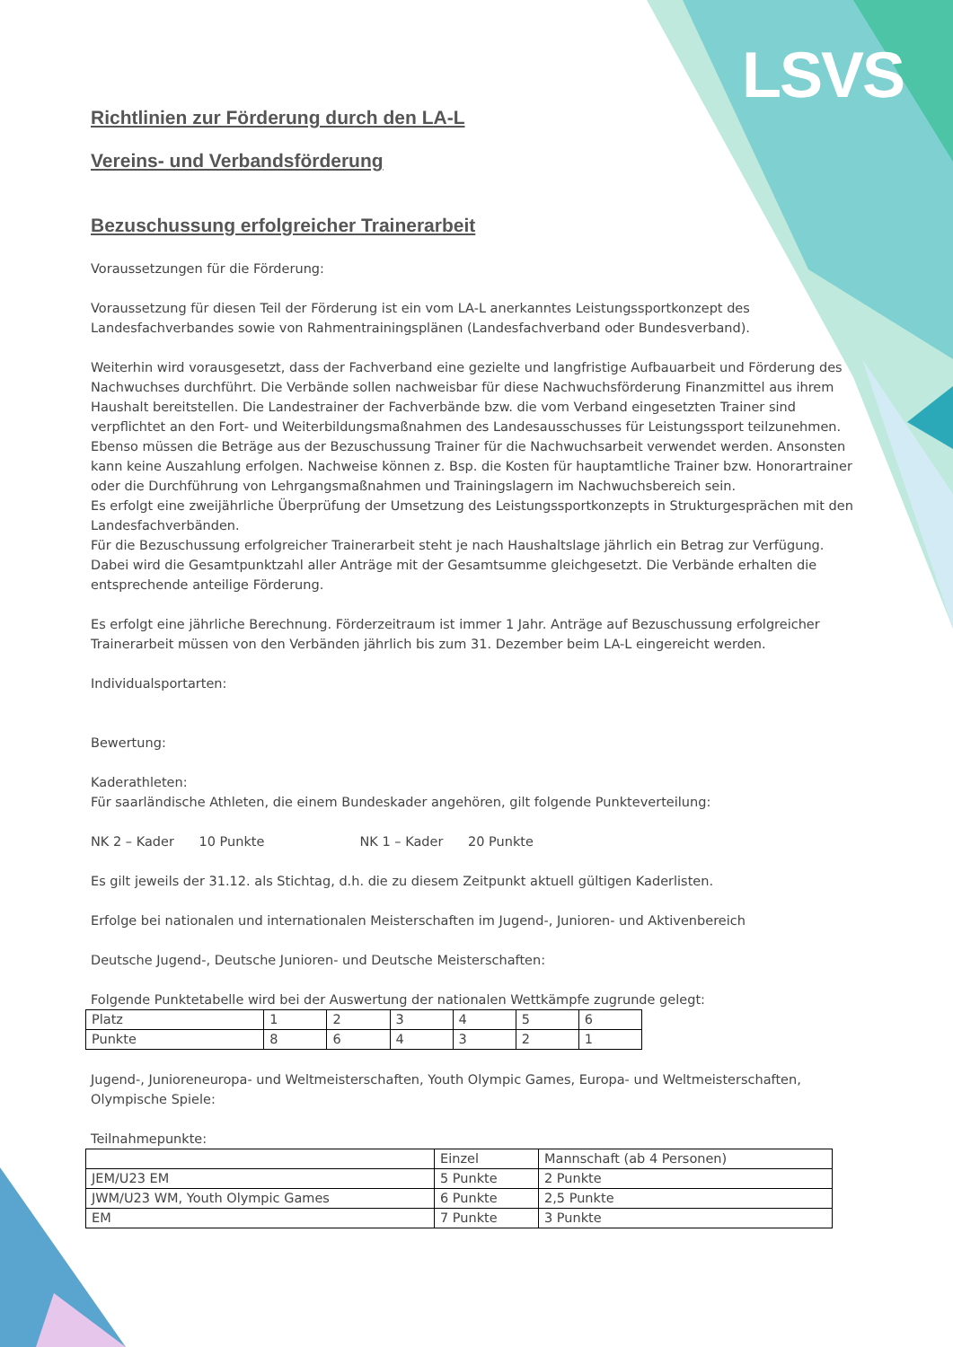LSVS
Richtlinien zur Förderung durch den LA-L
Vereins- und Verbandsförderung
Bezuschussung erfolgreicher Trainerarbeit
Voraussetzungen für die Förderung:
Voraussetzung für diesen Teil der Förderung ist ein vom LA-L anerkanntes Leistungssportkonzept des Landesfachverbandes sowie von Rahmentrainingsplänen (Landesfachverband oder Bundesverband).
Weiterhin wird vorausgesetzt, dass der Fachverband eine gezielte und langfristige Aufbauarbeit und Förderung des Nachwuchses durchführt. Die Verbände sollen nachweisbar für diese Nachwuchsförderung Finanzmittel aus ihrem Haushalt bereitstellen. Die Landestrainer der Fachverbände bzw. die vom Verband eingesetzten Trainer sind verpflichtet an den Fort- und Weiterbildungsmaßnahmen des Landesausschusses für Leistungssport teilzunehmen. Ebenso müssen die Beträge aus der Bezuschussung Trainer für die Nachwuchsarbeit verwendet werden. Ansonsten kann keine Auszahlung erfolgen. Nachweise können z. Bsp. die Kosten für hauptamtliche Trainer bzw. Honorartrainer oder die Durchführung von Lehrgangsmaßnahmen und Trainingslagern im Nachwuchsbereich sein.
Es erfolgt eine zweijährliche Überprüfung der Umsetzung des Leistungssportkonzepts in Strukturgesprächen mit den Landesfachverbänden.
Für die Bezuschussung erfolgreicher Trainerarbeit steht je nach Haushaltslage jährlich ein Betrag zur Verfügung. Dabei wird die Gesamtpunktzahl aller Anträge mit der Gesamtsumme gleichgesetzt. Die Verbände erhalten die entsprechende anteilige Förderung.
Es erfolgt eine jährliche Berechnung. Förderzeitraum ist immer 1 Jahr. Anträge auf Bezuschussung erfolgreicher Trainerarbeit müssen von den Verbänden jährlich bis zum 31. Dezember beim LA-L eingereicht werden.
Individualsportarten:
Bewertung:
Kaderathleten:
Für saarländische Athleten, die einem Bundeskader angehören, gilt folgende Punkteverteilung:
NK 2 – Kader 10 Punkte NK 1 – Kader 20 Punkte
Es gilt jeweils der 31.12. als Stichtag, d.h. die zu diesem Zeitpunkt aktuell gültigen Kaderlisten.
Erfolge bei nationalen und internationalen Meisterschaften im Jugend-, Junioren- und Aktivenbereich
Deutsche Jugend-, Deutsche Junioren- und Deutsche Meisterschaften:
Folgende Punktetabelle wird bei der Auswertung der nationalen Wettkämpfe zugrunde gelegt:
| Platz | 1 | 2 | 3 | 4 | 5 | 6 |
| Punkte | 8 | 6 | 4 | 3 | 2 | 1 |
Jugend-, Junioreneuropa- und Weltmeisterschaften, Youth Olympic Games, Europa- und Weltmeisterschaften, Olympische Spiele:
Teilnahmepunkte:
| | Einzel | Mannschaft (ab 4 Personen) |
| JEM/U23 EM | 5 Punkte | 2 Punkte |
| JWM/U23 WM, Youth Olympic Games | 6 Punkte | 2,5 Punkte |
| EM | 7 Punkte | 3 Punkte |